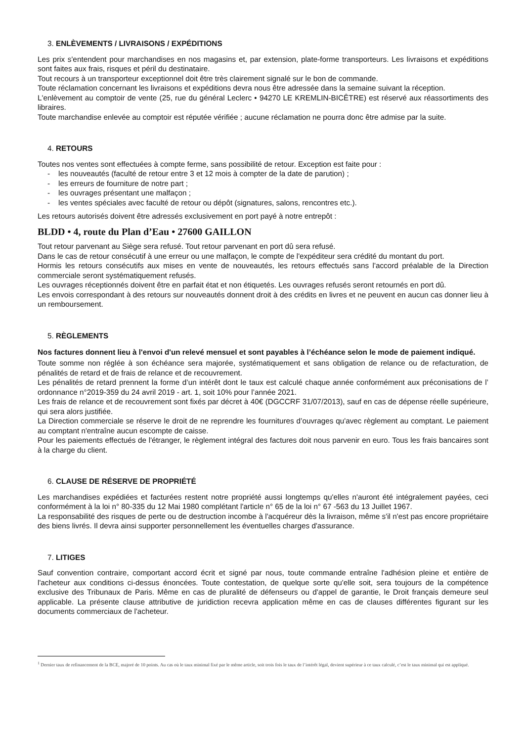3. ENLÈVEMENTS / LIVRAISONS / EXPÉDITIONS
Les prix s'entendent pour marchandises en nos magasins et, par extension, plate-forme transporteurs. Les livraisons et expéditions sont faites aux frais, risques et péril du destinataire.
Tout recours à un transporteur exceptionnel doit être très clairement signalé sur le bon de commande.
Toute réclamation concernant les livraisons et expéditions devra nous être adressée dans la semaine suivant la réception.
L'enlèvement au comptoir de vente (25, rue du général Leclerc • 94270 LE KREMLIN-BICÊTRE) est réservé aux réassortiments des libraires.
Toute marchandise enlevée au comptoir est réputée vérifiée ; aucune réclamation ne pourra donc être admise par la suite.
4. RETOURS
Toutes nos ventes sont effectuées à compte ferme, sans possibilité de retour. Exception est faite pour :
- les nouveautés (faculté de retour entre 3 et 12 mois à compter de la date de parution) ;
- les erreurs de fourniture de notre part ;
- les ouvrages présentant une malfaçon ;
- les ventes spéciales avec faculté de retour ou dépôt (signatures, salons, rencontres etc.).
Les retours autorisés doivent être adressés exclusivement en port payé à notre entrepôt :
BLDD • 4, route du Plan d’Eau • 27600 GAILLON
Tout retour parvenant au Siège sera refusé. Tout retour parvenant en port dû sera refusé.
Dans le cas de retour consécutif à une erreur ou une malfaçon, le compte de l'expéditeur sera crédité du montant du port.
Hormis les retours consécutifs aux mises en vente de nouveautés, les retours effectués sans l'accord préalable de la Direction commerciale seront systématiquement refusés.
Les ouvrages réceptionnés doivent être en parfait état et non étiquetés. Les ouvrages refusés seront retournés en port dû.
Les envois correspondant à des retours sur nouveautés donnent droit à des crédits en livres et ne peuvent en aucun cas donner lieu à un remboursement.
5. RÈGLEMENTS
Nos factures donnent lieu à l'envoi d'un relevé mensuel et sont payables à l’échéance selon le mode de paiement indiqué.
Toute somme non réglée à son échéance sera majorée, systématiquement et sans obligation de relance ou de refacturation, de pénalités de retard et de frais de relance et de recouvrement.
Les pénalités de retard prennent la forme d’un intérêt dont le taux est calculé chaque année conformément aux préconisations de l’ ordonnance n°2019-359 du 24 avril 2019 - art. 1, soit 10% pour l’année 2021.
Les frais de relance et de recouvrement sont fixés par décret à 40€ (DGCCRF 31/07/2013), sauf en cas de dépense réelle supérieure, qui sera alors justifiée.
La Direction commerciale se réserve le droit de ne reprendre les fournitures d’ouvrages qu'avec règlement au comptant. Le paiement au comptant n'entraîne aucun escompte de caisse.
Pour les paiements effectués de l'étranger, le règlement intégral des factures doit nous parvenir en euro. Tous les frais bancaires sont à la charge du client.
6. CLAUSE DE RÉSERVE DE PROPRIÉTÉ
Les marchandises expédiées et facturées restent notre propriété aussi longtemps qu'elles n'auront été intégralement payées, ceci conformément à la loi n° 80-335 du 12 Mai 1980 complétant l'article n° 65 de la loi n° 67 -563 du 13 Juillet 1967.
La responsabilité des risques de perte ou de destruction incombe à l'acquéreur dès la livraison, même s'il n'est pas encore propriétaire des biens livrés. Il devra ainsi supporter personnellement les éventuelles charges d'assurance.
7. LITIGES
Sauf convention contraire, comportant accord écrit et signé par nous, toute commande entraîne l'adhésion pleine et entière de l'acheteur aux conditions ci-dessus énoncées. Toute contestation, de quelque sorte qu'elle soit, sera toujours de la compétence exclusive des Tribunaux de Paris. Même en cas de pluralité de défenseurs ou d'appel de garantie, le Droit français demeure seul applicable. La présente clause attributive de juridiction recevra application même en cas de clauses différentes figurant sur les documents commerciaux de l'acheteur.
<sup>1</sup> Dernier taux de refinancement de la BCE, majoré de 10 points. Au cas où le taux minimal fixé par le même article, soit trois fois le taux de l’intérêt légal, devient supérieur à ce taux calculé, c’est le taux minimal qui est appliqué.